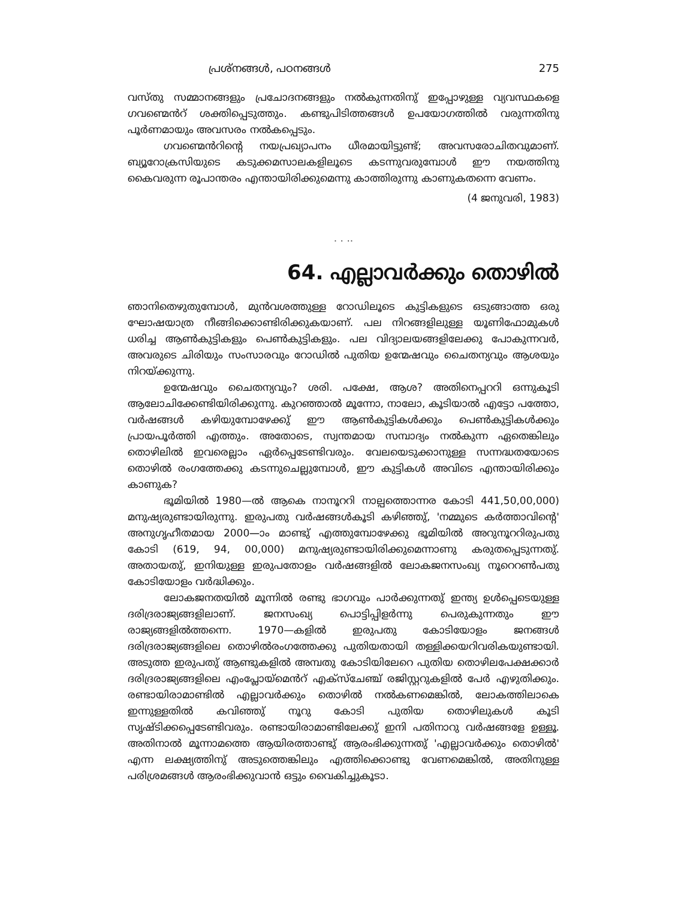പ്രശ്നങ്ങൾ, പഠനങ്ങൾ 275
വസ്തു സമ്മാനങ്ങളും പ്രചോദനങ്ങളും നൽകുന്നതിനു് ഇപ്പോഴുള്ള വ്യവസ്ഥകളെ ഗവണ്മെൻറ് ശക്തിപ്പെടുത്തും. കണ്ടുപിടിത്തങ്ങൾ ഉപയോഗത്തിൽ വരുന്നതിനു പൂർണമായും അവസരം നൽകപ്പെടും.
ഗവണ്മെൻറിന്റെ നയപ്രഖ്യാപനം ധീരമായിട്ടുണ്ട്; അവസരോചിതവുമാണ്. ബ്യൂറോക്രസിയുടെ കടുക്കമസാലകളിലൂടെ കടന്നുവരുമ്പോൾ ഈ നയത്തിനു കൈവരുന്ന രൂപാന്തരം എന്തായിരിക്കുമെന്നു കാത്തിരുന്നു കാണുകതന്നെ വേണം.
(4 ജനുവരി, 1983)
. . ..
64. എല്ലാവർക്കും തൊഴിൽ
ഞാനിതെഴുതുമ്പോൾ, മുൻവശത്തുള്ള റോഡിലൂടെ കുട്ടികളുടെ ഒടുങ്ങാത്ത ഒരു ഘോഷയാത്ര നീങ്ങിക്കൊണ്ടിരിക്കുകയാണ്. പല നിറങ്ങളിലുള്ള യൂണിഫോമുകൾ ധരിച്ച ആൺകുട്ടികളും പെൺകുട്ടികളും. പല വിദ്യാലയങ്ങളിലേക്കു പോകുന്നവർ, അവരുടെ ചിരിയും സംസാരവും റോഡിൽ പുതിയ ഉന്മേഷവും ചൈതന്യവും ആശയും നിറയ്ക്കുന്നു.
ഉന്മേഷവും ചൈതന്യവും? ശരി. പക്ഷേ, ആശ? അതിനെപ്പററി ഒന്നുകൂടി ആലോചിക്കേണ്ടിയിരിക്കുന്നു. കുറഞ്ഞാൽ മൂന്നോ, നാലോ, കൂടിയാൽ എട്ടോ പത്തോ, വർഷങ്ങൾ കഴിയുമ്പോഴേക്കു് ഈ ആൺകുട്ടികൾക്കും പെൺകുട്ടികൾക്കും പ്രായപൂർത്തി എത്തും. അതോടെ, സ്വന്തമായ സമ്പാദ്യം നൽകുന്ന ഏതെങ്കിലും തൊഴിലിൽ ഇവരെല്ലാം ഏർപ്പെടേണ്ടിവരും. വേലയെടുക്കാനുള്ള സന്നദ്ധതയോടെ തൊഴിൽ രംഗത്തേക്കു കടന്നുചെല്ലുമ്പോൾ, ഈ കുട്ടികൾ അവിടെ എന്തായിരിക്കും കാണുക?
ഭൂമിയിൽ 1980—ൽ ആകെ നാനൂററി നാല്പത്തൊന്നര കോടി 441,50,00,000) മനുഷ്യരുണ്ടായിരുന്നു. ഇരുപതു വർഷങ്ങൾകൂടി കഴിഞ്ഞു്, 'നമ്മുടെ കർത്താവിന്റെ' അനുഗൃഹീതമായ 2000—ാം മാണ്ടു് എത്തുമ്പോഴേക്കു ഭൂമിയിൽ അറുനൂററിരുപതു കോടി (619, 94, 00,000) മനുഷ്യരുണ്ടായിരിക്കുമെന്നാണു കരുതപ്പെടുന്നതു്. അതായതു്, ഇനിയുള്ള ഇരുപതോളം വർഷങ്ങളിൽ ലോകജനസംഖ്യ നൂറെറൺപതു കോടിയോളം വർദ്ധിക്കും.
ലോകജനതയിൽ മൂന്നിൽ രണ്ടു ഭാഗവും പാർക്കുന്നതു് ഇന്ത്യ ഉൾപ്പെടെയുള്ള ദരിദ്രരാജ്യങ്ങളിലാണ്. ജനസംഖ്യ പൊട്ടിപ്പിളർന്നു പെരുകുന്നതും ഈ രാജ്യങ്ങളിൽത്തന്നെ. 1970—കളിൽ ഇരുപതു കോടിയോളം ജനങ്ങൾ ദരിദ്രരാജ്യങ്ങളിലെ തൊഴിൽരംഗത്തേക്കു പുതിയതായി തള്ളിക്കയറിവരികയുണ്ടായി. അടുത്ത ഇരുപതു് ആണ്ടുകളിൽ അമ്പതു കോടിയിലേറെ പുതിയ തൊഴിലപേക്ഷക്കാർ ദരിദ്രരാജ്യങ്ങളിലെ എംപ്ലോയ്മെൻറ് എക്സ്ചേഞ്ച് രജിസ്റ്ററുകളിൽ പേർ എഴുതിക്കും. രണ്ടായിരാമാണ്ടിൽ എല്ലാവർക്കും തൊഴിൽ നൽകണമെങ്കിൽ, ലോകത്തിലാകെ ഇന്നുള്ളതിൽ കവിഞ്ഞു് നൂറു കോടി പുതിയ തൊഴിലുകൾ കൂടി സൃഷ്ടിക്കപ്പെടേണ്ടിവരും. രണ്ടായിരാമാണ്ടിലേക്കു് ഇനി പതിനാറു വർഷങ്ങളേ ഉള്ളൂ. അതിനാൽ മൂന്നാമത്തെ ആയിരത്താണ്ടു് ആരംഭിക്കുന്നതു് 'എല്ലാവർക്കും തൊഴിൽ' എന്ന ലക്ഷ്യത്തിനു് അടുത്തെങ്കിലും എത്തിക്കൊണ്ടു വേണമെങ്കിൽ, അതിനുള്ള പരിശ്രമങ്ങൾ ആരംഭിക്കുവാൻ ഒട്ടും വൈകിച്ചുകൂടാ.